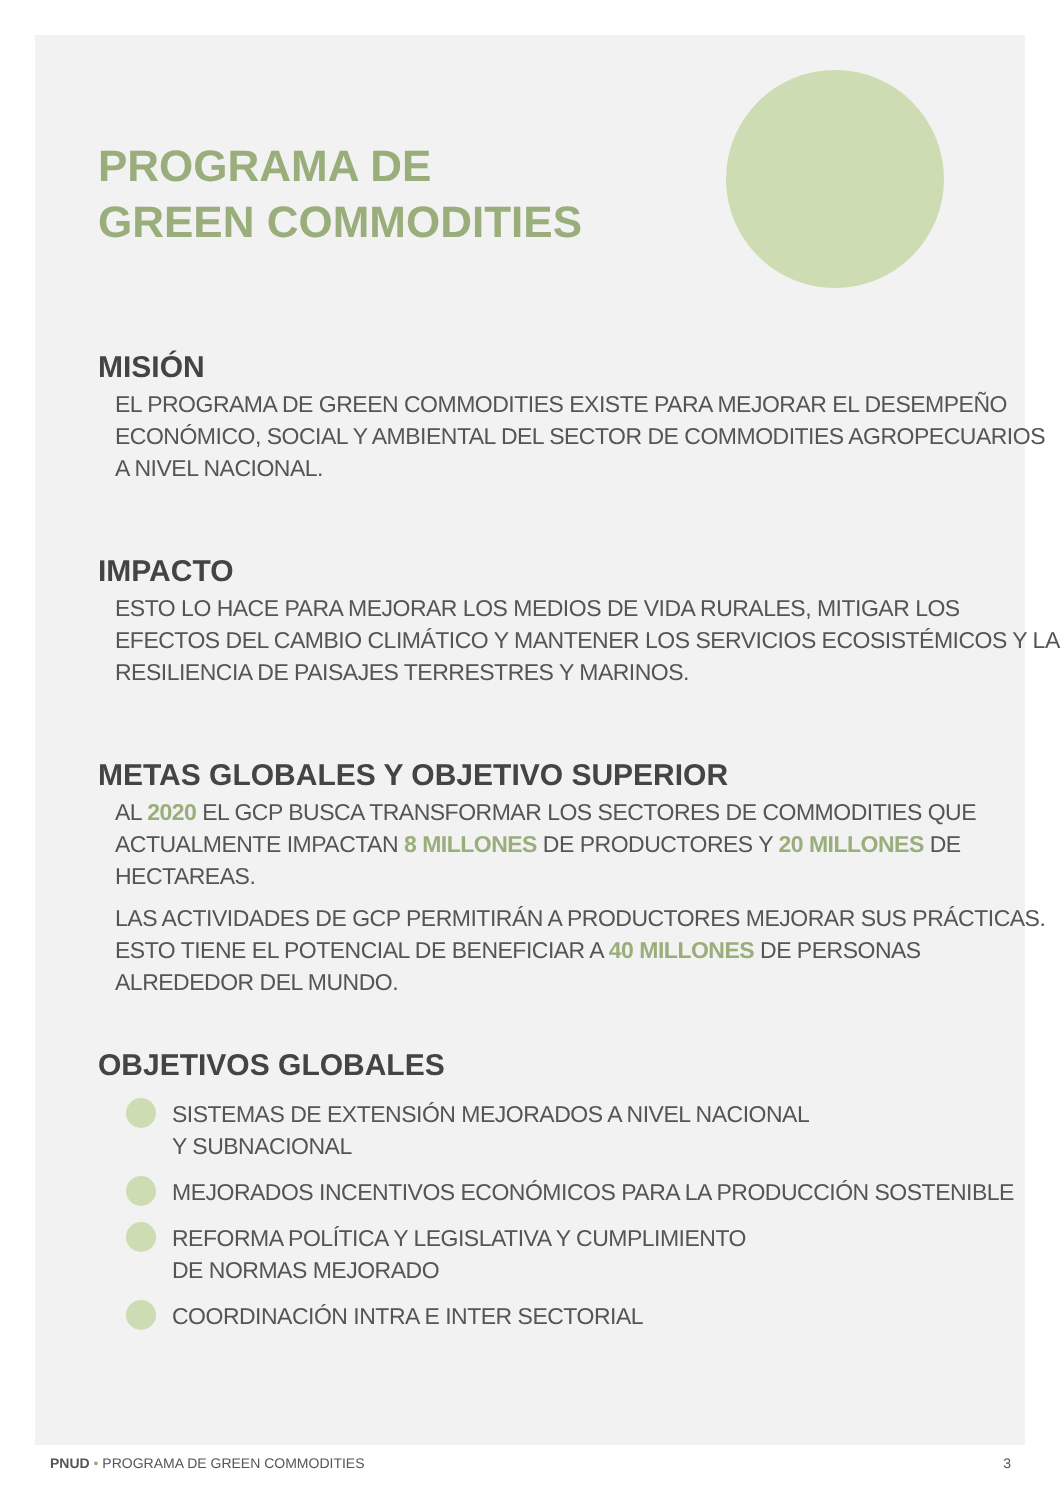PROGRAMA DE
GREEN COMMODITIES
MISIÓN
EL PROGRAMA DE GREEN COMMODITIES EXISTE PARA MEJORAR EL DESEMPEÑO ECONÓMICO, SOCIAL Y AMBIENTAL DEL SECTOR DE COMMODITIES AGROPECUARIOS A NIVEL NACIONAL.
IMPACTO
ESTO LO HACE PARA MEJORAR LOS MEDIOS DE VIDA RURALES, MITIGAR LOS EFECTOS DEL CAMBIO CLIMÁTICO Y MANTENER LOS SERVICIOS ECOSISTÉMICOS Y LA RESILIENCIA DE PAISAJES TERRESTRES Y MARINOS.
METAS GLOBALES Y OBJETIVO SUPERIOR
AL 2020 EL GCP BUSCA TRANSFORMAR LOS SECTORES DE COMMODITIES QUE ACTUALMENTE IMPACTAN 8 MILLONES DE PRODUCTORES Y 20 MILLONES DE HECTAREAS.
LAS ACTIVIDADES DE GCP PERMITIRÁN A PRODUCTORES MEJORAR SUS PRÁCTICAS. ESTO TIENE EL POTENCIAL DE BENEFICIAR A 40 MILLONES DE PERSONAS ALREDEDOR DEL MUNDO.
OBJETIVOS GLOBALES
SISTEMAS DE EXTENSIÓN MEJORADOS A NIVEL NACIONAL
Y SUBNACIONAL
MEJORADOS INCENTIVOS ECONÓMICOS PARA LA PRODUCCIÓN SOSTENIBLE
REFORMA POLÍTICA Y LEGISLATIVA Y CUMPLIMIENTO
DE NORMAS MEJORADO
COORDINACIÓN INTRA E INTER SECTORIAL
PNUD • PROGRAMA DE GREEN COMMODITIES 3